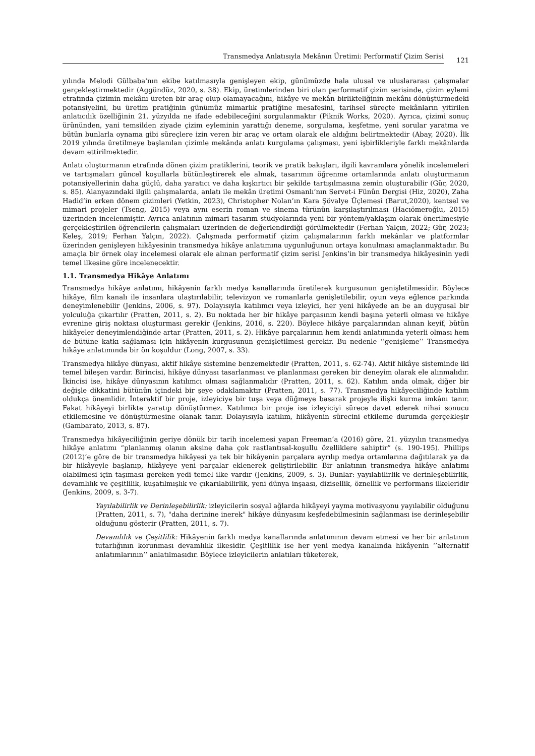Transmedya Anlatısıyla Mekânın Üretimi: Performatif Çizim Serisi
121
yılında Melodi Gülbaba'nın ekibe katılmasıyla genişleyen ekip, günümüzde hala ulusal ve uluslararası çalışmalar gerçekleştirmektedir (Aggündüz, 2020, s. 38). Ekip, üretimlerinden biri olan performatif çizim serisinde, çizim eylemi etrafında çizimin mekânı üreten bir araç olup olamayacağını, hikâye ve mekân birlikteliğinin mekânı dönüştürmedeki potansiyelini, bu üretim pratiğinin günümüz mimarlık pratiğine mesafesini, tarihsel süreçte mekânların yitirilen anlatıcılık özelliğinin 21. yüzyılda ne ifade edebileceğini sorgulanmaktır (Piknik Works, 2020). Ayrıca, çizimi sonuç ürününden, yani temsilden ziyade çizim eyleminin yarattığı deneme, sorgulama, keşfetme, yeni sorular yaratma ve bütün bunlarla oynama gibi süreçlere izin veren bir araç ve ortam olarak ele aldığını belirtmektedir (Abay, 2020). İlk 2019 yılında üretilmeye başlanılan çizimle mekânda anlatı kurgulama çalışması, yeni işbirlikleriyle farklı mekânlarda devam ettirilmektedir.
Anlatı oluşturmanın etrafında dönen çizim pratiklerini, teorik ve pratik bakışları, ilgili kavramlara yönelik incelemeleri ve tartışmaları güncel koşullarla bütünleştirerek ele almak, tasarımın öğrenme ortamlarında anlatı oluşturmanın potansiyellerinin daha güçlü, daha yaratıcı ve daha kışkırtıcı bir şekilde tartışılmasına zemin oluşturabilir (Gür, 2020, s. 85). Alanyazındaki ilgili çalışmalarda, anlatı ile mekân üretimi Osmanlı’nın Servet-i Fünûn Dergisi (Hiz, 2020), Zaha Hadid’in erken dönem çizimleri (Yetkin, 2023), Christopher Nolan’ın Kara Şövalye Üçlemesi (Barut,2020), kentsel ve mimari projeler (Tseng, 2015) veya aynı eserin roman ve sinema türünün karşılaştırılması (Hacıömeroğlu, 2015) üzerinden incelenmiştir. Ayrıca anlatının mimari tasarım stüdyolarında yeni bir yöntem/yaklaşım olarak önerilmesiyle gerçekleştirilen öğrencilerin çalışmaları üzerinden de değerlendirdiği görülmektedir (Ferhan Yalçın, 2022; Gür, 2023; Keleş, 2019; Ferhan Yalçın, 2022). Çalışmada performatif çizim çalışmalarının farklı mekânlar ve platformlar üzerinden genişleyen hikâyesinin transmedya hikâye anlatımına uygunluğunun ortaya konulması amaçlanmaktadır. Bu amaçla bir örnek olay incelemesi olarak ele alınan performatif çizim serisi Jenkins’in bir transmedya hikâyesinin yedi temel ilkesine göre incelenecektir.
1.1. Transmedya Hikâye Anlatımı
Transmedya hikâye anlatımı, hikâyenin farklı medya kanallarında üretilerek kurgusunun genişletilmesidir. Böylece hikâye, film kanalı ile insanlara ulaştırılabilir, televizyon ve romanlarla genişletilebilir, oyun veya eğlence parkında deneyimlenebilir (Jenkins, 2006, s. 97). Dolayısıyla katılımcı veya izleyici, her yeni hikâyede an be an duygusal bir yolculuğa çıkartılır (Pratten, 2011, s. 2). Bu noktada her bir hikâye parçasının kendi başına yeterli olması ve hikâye evrenine giriş noktası oluşturması gerekir (Jenkins, 2016, s. 220). Böylece hikâye parçalarından alınan keyif, bütün hikâyeler deneyimlendiğinde artar (Pratten, 2011, s. 2). Hikâye parçalarının hem kendi anlatımında yeterli olması hem de bütüne katkı sağlaması için hikâyenin kurgusunun genişletilmesi gerekir. Bu nedenle ‘’genişleme’’ Transmedya hikâye anlatımında bir ön koşuldur (Long, 2007, s. 33).
Transmedya hikâye dünyası, aktif hikâye sistemine benzemektedir (Pratten, 2011, s. 62-74). Aktif hikâye sisteminde iki temel bileşen vardır. Birincisi, hikâye dünyası tasarlanması ve planlanması gereken bir deneyim olarak ele alınmalıdır. İkincisi ise, hikâye dünyasının katılımcı olması sağlanmalıdır (Pratten, 2011, s. 62). Katılım anda olmak, diğer bir değişle dikkatini bütünün içindeki bir şeye odaklamaktır (Pratten, 2011, s. 77). Transmedya hikâyeciliğinde katılım oldukça önemlidir. İnteraktif bir proje, izleyiciye bir tuşa veya düğmeye basarak projeyle ilişki kurma imkânı tanır. Fakat hikâyeyi birlikte yaratıp dönüştürmez. Katılımcı bir proje ise izleyiciyi sürece davet ederek nihai sonucu etkilemesine ve dönüştürmesine olanak tanır. Dolayısıyla katılım, hikâyenin sürecini etkileme durumda gerçekleşir (Gambarato, 2013, s. 87).
Transmedya hikâyeciliğinin geriye dönük bir tarih incelemesi yapan Freeman’a (2016) göre, 21. yüzyılın transmedya hikâye anlatımı “planlanmış olanın aksine daha çok rastlantısal-koşullu özelliklere sahiptir” (s. 190-195). Phillips (2012)’e göre de bir transmedya hikâyesi ya tek bir hikâyenin parçalara ayrılıp medya ortamlarına dağıtılarak ya da bir hikâyeyle başlanıp, hikâyeye yeni parçalar eklenerek geliştirilebilir. Bir anlatının transmedya hikâye anlatımı olabilmesi için taşıması gereken yedi temel ilke vardır (Jenkins, 2009, s. 3). Bunlar: yayılabilirlik ve derinleşebilirlik, devamlılık ve çeşitlilik, kuşatılmışlık ve çıkarılabilirlik, yeni dünya inşaası, dizisellik, öznellik ve performans ilkeleridir (Jenkins, 2009, s. 3-7).
Yayılabilirlik ve Derinleşebilirlik: izleyicilerin sosyal ağlarda hikâyeyi yayma motivasyonu yayılabilir olduğunu (Pratten, 2011, s. 7), "daha derinine inerek" hikâye dünyasını keşfedebilmesinin sağlanması ise derinleşebilir olduğunu gösterir (Pratten, 2011, s. 7).
Devamlılık ve Çeşitlilik: Hikâyenin farklı medya kanallarında anlatımının devam etmesi ve her bir anlatının tutarlığının korunması devamlılık ilkesidir. Çeşitlilik ise her yeni medya kanalında hikâyenin ‘’alternatif anlatımlarının’’ anlatılmasıdır. Böylece izleyicilerin anlatıları tüketerek,